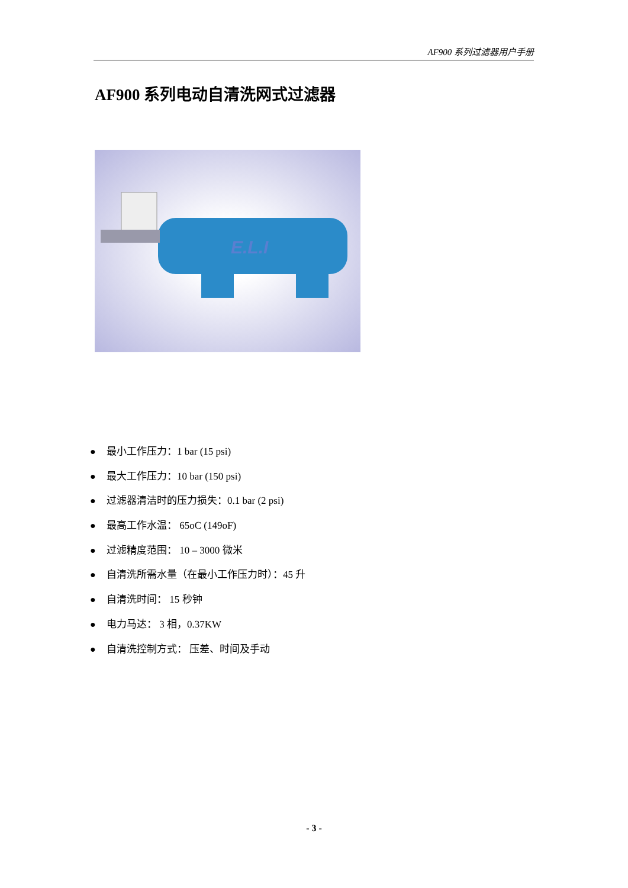AF900 系列过滤器用户手册
AF900 系列电动自清洗网式过滤器
E.L.I
● 最小工作压力：1 bar (15 psi)
● 最大工作压力：10 bar (150 psi)
● 过滤器清洁时的压力损失：0.1 bar (2 psi)
● 最高工作水温： 65oC (149oF)
● 过滤精度范围： 10 – 3000 微米
● 自清洗所需水量（在最小工作压力时）：45 升
● 自清洗时间： 15 秒钟
● 电力马达： 3 相，0.37KW
● 自清洗控制方式： 压差、时间及手动
- 3 -